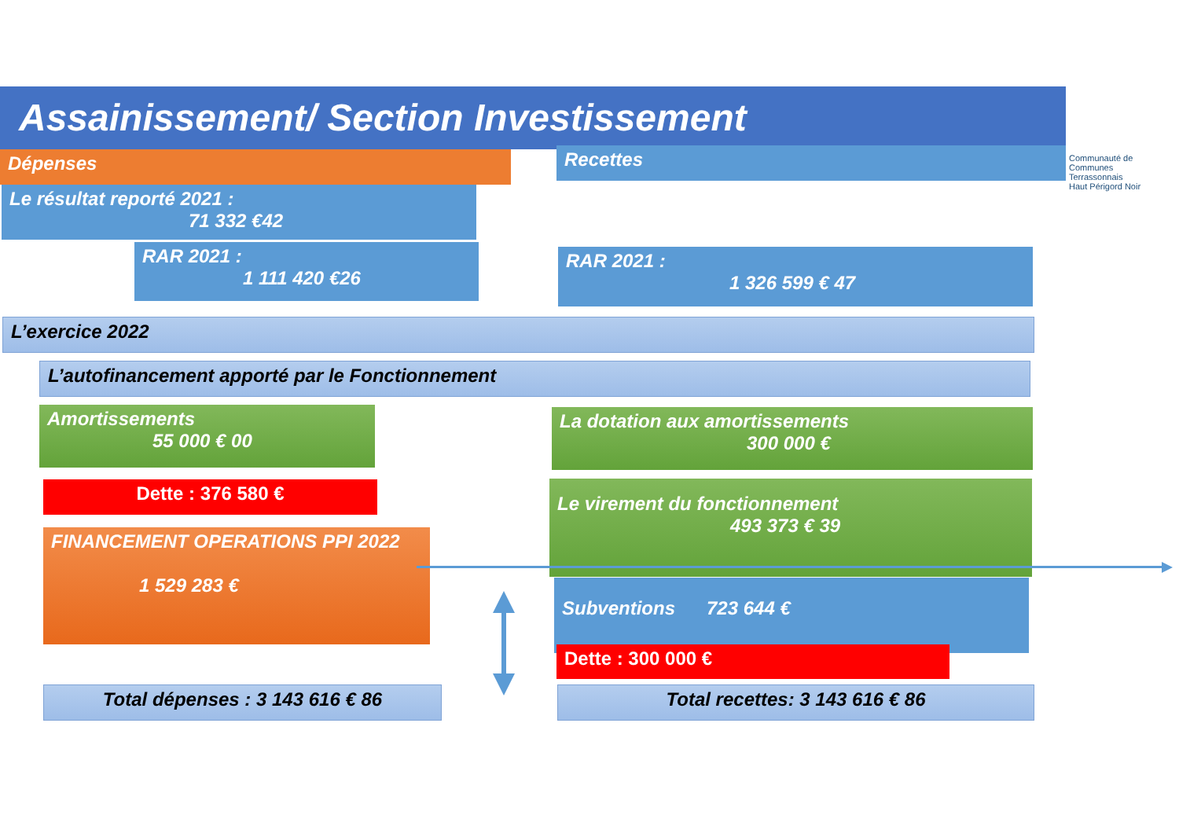Assainissement/ Section Investissement
Communauté de Communes
Terrassonnais
Haut Périgord Noir
Dépenses Recettes
Le résultat reporté 2021 :
71 332 €42
RAR 2021 :
1 111 420 €26
RAR 2021 :
1 326 599 € 47
L’exercice 2022
L’autofinancement apporté par le Fonctionnement
Amortissements
55 000 € 00
La dotation aux amortissements
300 000 €
Dette : 376 580 €
Le virement du fonctionnement
493 373 € 39
FINANCEMENT OPERATIONS PPI 2022
1 529 283 €
Subventions 723 644 €
Dette : 300 000 €
Total dépenses : 3 143 616 € 86 Total recettes: 3 143 616 € 86